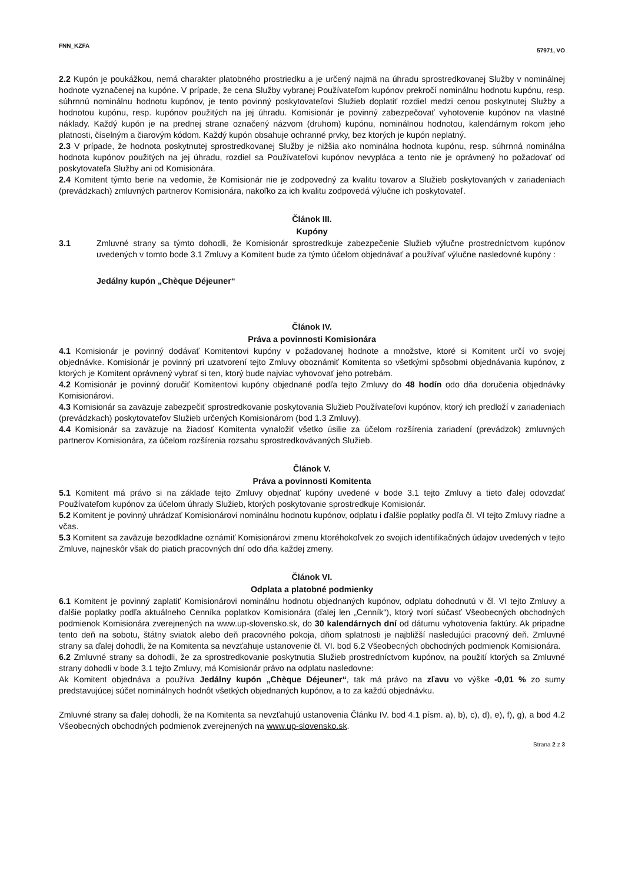FNN_KZFA 57971, VO
2.2 Kupón je poukážkou, nemá charakter platobného prostriedku a je určený najmä na úhradu sprostredkovanej Služby v nominálnej hodnote vyznačenej na kupóne. V prípade, že cena Služby vybranej Používateľom kupónov prekročí nominálnu hodnotu kupónu, resp. súhrnnú nominálnu hodnotu kupónov, je tento povinný poskytovateľovi Služieb doplatiť rozdiel medzi cenou poskytnutej Služby a hodnotou kupónu, resp. kupónov použitých na jej úhradu. Komisionár je povinný zabezpečovať vyhotovenie kupónov na vlastné náklady. Každý kupón je na prednej strane označený názvom (druhom) kupónu, nominálnou hodnotou, kalendárnym rokom jeho platnosti, číselným a čiarovým kódom. Každý kupón obsahuje ochranné prvky, bez ktorých je kupón neplatný.
2.3 V prípade, že hodnota poskytnutej sprostredkovanej Služby je nižšia ako nominálna hodnota kupónu, resp. súhrnná nominálna hodnota kupónov použitých na jej úhradu, rozdiel sa Používateľovi kupónov nevypláca a tento nie je oprávnený ho požadovať od poskytovateľa Služby ani od Komisionára.
2.4 Komitent týmto berie na vedomie, že Komisionár nie je zodpovedný za kvalitu tovarov a Služieb poskytovaných v zariadeniach (prevádzkach) zmluvných partnerov Komisionára, nakoľko za ich kvalitu zodpovedá výlučne ich poskytovateľ.
Článok III.
Kupóny
3.1 Zmluvné strany sa týmto dohodli, že Komisionár sprostredkuje zabezpečenie Služieb výlučne prostredníctvom kupónov uvedených v tomto bode 3.1 Zmluvy a Komitent bude za týmto účelom objednávať a používať výlučne nasledovné kupóny :
Jedálny kupón „Chèque Déjeuner“
Článok IV.
Práva a povinnosti Komisionára
4.1 Komisionár je povinný dodávať Komitentovi kupóny v požadovanej hodnote a množstve, ktoré si Komitent určí vo svojej objednávke. Komisionár je povinný pri uzatvorení tejto Zmluvy oboznámiť Komitenta so všetkými spôsobmi objednávania kupónov, z ktorých je Komitent oprávnený vybrať si ten, ktorý bude najviac vyhovovať jeho potrebám.
4.2 Komisionár je povinný doručiť Komitentovi kupóny objednané podľa tejto Zmluvy do 48 hodín odo dňa doručenia objednávky Komisionárovi.
4.3 Komisionár sa zaväzuje zabezpečiť sprostredkovanie poskytovania Služieb Používateľovi kupónov, ktorý ich predloží v zariadeniach (prevádzkach) poskytovateľov Služieb určených Komisionárom (bod 1.3 Zmluvy).
4.4 Komisionár sa zaväzuje na žiadosť Komitenta vynaložiť všetko úsilie za účelom rozšírenia zariadení (prevádzok) zmluvných partnerov Komisionára, za účelom rozšírenia rozsahu sprostredkovávaných Služieb.
Článok V.
Práva a povinnosti Komitenta
5.1 Komitent má právo si na základe tejto Zmluvy objednať kupóny uvedené v bode 3.1 tejto Zmluvy a tieto ďalej odovzdať Používateľom kupónov za účelom úhrady Služieb, ktorých poskytovanie sprostredkuje Komisionár.
5.2 Komitent je povinný uhrádzať Komisionárovi nominálnu hodnotu kupónov, odplatu i ďalšie poplatky podľa čl. VI tejto Zmluvy riadne a včas.
5.3 Komitent sa zaväzuje bezodkladne oznámiť Komisionárovi zmenu ktoréhokoľvek zo svojich identifikačných údajov uvedených v tejto Zmluve, najneskôr však do piatich pracovných dní odo dňa každej zmeny.
Článok VI.
Odplata a platobné podmienky
6.1 Komitent je povinný zaplatiť Komisionárovi nominálnu hodnotu objednaných kupónov, odplatu dohodnutú v čl. VI tejto Zmluvy a ďalšie poplatky podľa aktuálneho Cenníka poplatkov Komisionára (ďalej len „Cenník“), ktorý tvorí súčasť Všeobecných obchodných podmienok Komisionára zverejnených na www.up-slovensko.sk, do 30 kalendárnych dní od dátumu vyhotovenia faktúry. Ak pripadne tento deň na sobotu, štátny sviatok alebo deň pracovného pokoja, dňom splatnosti je najbližší nasledujúci pracovný deň. Zmluvné strany sa ďalej dohodli, že na Komitenta sa nevzťahuje ustanovenie čl. VI. bod 6.2 Všeobecných obchodných podmienok Komisionára.
6.2 Zmluvné strany sa dohodli, že za sprostredkovanie poskytnutia Služieb prostredníctvom kupónov, na použití ktorých sa Zmluvné strany dohodli v bode 3.1 tejto Zmluvy, má Komisionár právo na odplatu nasledovne:
Ak Komitent objednáva a používa Jedálny kupón „Chèque Déjeuner“, tak má právo na zľavu vo výške -0,01 % zo sumy predstavujúcej súčet nominálnych hodnôt všetkých objednaných kupónov, a to za každú objednávku.
Zmluvné strany sa ďalej dohodli, že na Komitenta sa nevzťahujú ustanovenia Článku IV. bod 4.1 písm. a), b), c), d), e), f), g), a bod 4.2 Všeobecných obchodných podmienok zverejnených na www.up-slovensko.sk.
Strana 2 z 3